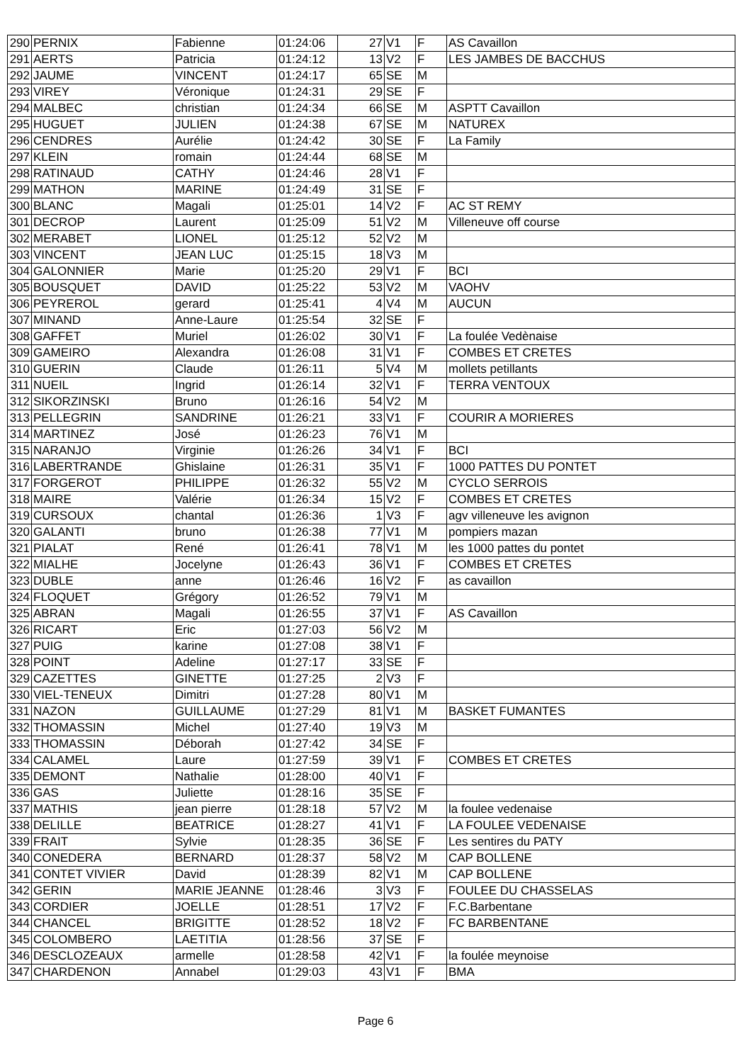| 290 | PERNIX | Fabienne | 01:24:06 | 27 | V1 | F | AS Cavaillon |
| 291 | AERTS | Patricia | 01:24:12 | 13 | V2 | F | LES JAMBES DE BACCHUS |
| 292 | JAUME | VINCENT | 01:24:17 | 65 | SE | M | |
| 293 | VIREY | Véronique | 01:24:31 | 29 | SE | F | |
| 294 | MALBEC | christian | 01:24:34 | 66 | SE | M | ASPTT Cavaillon |
| 295 | HUGUET | JULIEN | 01:24:38 | 67 | SE | M | NATUREX |
| 296 | CENDRES | Aurélie | 01:24:42 | 30 | SE | F | La Family |
| 297 | KLEIN | romain | 01:24:44 | 68 | SE | M | |
| 298 | RATINAUD | CATHY | 01:24:46 | 28 | V1 | F | |
| 299 | MATHON | MARINE | 01:24:49 | 31 | SE | F | |
| 300 | BLANC | Magali | 01:25:01 | 14 | V2 | F | AC ST REMY |
| 301 | DECROP | Laurent | 01:25:09 | 51 | V2 | M | Villeneuve off course |
| 302 | MERABET | LIONEL | 01:25:12 | 52 | V2 | M | |
| 303 | VINCENT | JEAN LUC | 01:25:15 | 18 | V3 | M | |
| 304 | GALONNIER | Marie | 01:25:20 | 29 | V1 | F | BCI |
| 305 | BOUSQUET | DAVID | 01:25:22 | 53 | V2 | M | VAOHV |
| 306 | PEYREROL | gerard | 01:25:41 | 4 | V4 | M | AUCUN |
| 307 | MINAND | Anne-Laure | 01:25:54 | 32 | SE | F | |
| 308 | GAFFET | Muriel | 01:26:02 | 30 | V1 | F | La foulée Vedènaise |
| 309 | GAMEIRO | Alexandra | 01:26:08 | 31 | V1 | F | COMBES ET CRETES |
| 310 | GUERIN | Claude | 01:26:11 | 5 | V4 | M | mollets petillants |
| 311 | NUEIL | Ingrid | 01:26:14 | 32 | V1 | F | TERRA VENTOUX |
| 312 | SIKORZINSKI | Bruno | 01:26:16 | 54 | V2 | M | |
| 313 | PELLEGRIN | SANDRINE | 01:26:21 | 33 | V1 | F | COURIR A MORIERES |
| 314 | MARTINEZ | José | 01:26:23 | 76 | V1 | M | |
| 315 | NARANJO | Virginie | 01:26:26 | 34 | V1 | F | BCI |
| 316 | LABERTRANDE | Ghislaine | 01:26:31 | 35 | V1 | F | 1000 PATTES DU PONTET |
| 317 | FORGEROT | PHILIPPE | 01:26:32 | 55 | V2 | M | CYCLO SERROIS |
| 318 | MAIRE | Valérie | 01:26:34 | 15 | V2 | F | COMBES ET CRETES |
| 319 | CURSOUX | chantal | 01:26:36 | 1 | V3 | F | agv villeneuve les avignon |
| 320 | GALANTI | bruno | 01:26:38 | 77 | V1 | M | pompiers mazan |
| 321 | PIALAT | René | 01:26:41 | 78 | V1 | M | les 1000 pattes du pontet |
| 322 | MIALHE | Jocelyne | 01:26:43 | 36 | V1 | F | COMBES ET CRETES |
| 323 | DUBLE | anne | 01:26:46 | 16 | V2 | F | as cavaillon |
| 324 | FLOQUET | Grégory | 01:26:52 | 79 | V1 | M | |
| 325 | ABRAN | Magali | 01:26:55 | 37 | V1 | F | AS Cavaillon |
| 326 | RICART | Eric | 01:27:03 | 56 | V2 | M | |
| 327 | PUIG | karine | 01:27:08 | 38 | V1 | F | |
| 328 | POINT | Adeline | 01:27:17 | 33 | SE | F | |
| 329 | CAZETTES | GINETTE | 01:27:25 | 2 | V3 | F | |
| 330 | VIEL-TENEUX | Dimitri | 01:27:28 | 80 | V1 | M | |
| 331 | NAZON | GUILLAUME | 01:27:29 | 81 | V1 | M | BASKET FUMANTES |
| 332 | THOMASSIN | Michel | 01:27:40 | 19 | V3 | M | |
| 333 | THOMASSIN | Déborah | 01:27:42 | 34 | SE | F | |
| 334 | CALAMEL | Laure | 01:27:59 | 39 | V1 | F | COMBES ET CRETES |
| 335 | DEMONT | Nathalie | 01:28:00 | 40 | V1 | F | |
| 336 | GAS | Juliette | 01:28:16 | 35 | SE | F | |
| 337 | MATHIS | jean pierre | 01:28:18 | 57 | V2 | M | la foulee vedenaise |
| 338 | DELILLE | BEATRICE | 01:28:27 | 41 | V1 | F | LA FOULEE VEDENAISE |
| 339 | FRAIT | Sylvie | 01:28:35 | 36 | SE | F | Les sentires du PATY |
| 340 | CONEDERA | BERNARD | 01:28:37 | 58 | V2 | M | CAP BOLLENE |
| 341 | CONTET VIVIER | David | 01:28:39 | 82 | V1 | M | CAP BOLLENE |
| 342 | GERIN | MARIE JEANNE | 01:28:46 | 3 | V3 | F | FOULEE DU CHASSELAS |
| 343 | CORDIER | JOELLE | 01:28:51 | 17 | V2 | F | F.C.Barbentane |
| 344 | CHANCEL | BRIGITTE | 01:28:52 | 18 | V2 | F | FC BARBENTANE |
| 345 | COLOMBERO | LAETITIA | 01:28:56 | 37 | SE | F | |
| 346 | DESCLOZEAUX | armelle | 01:28:58 | 42 | V1 | F | la foulée meynoise |
| 347 | CHARDENON | Annabel | 01:29:03 | 43 | V1 | F | BMA |
Page 6